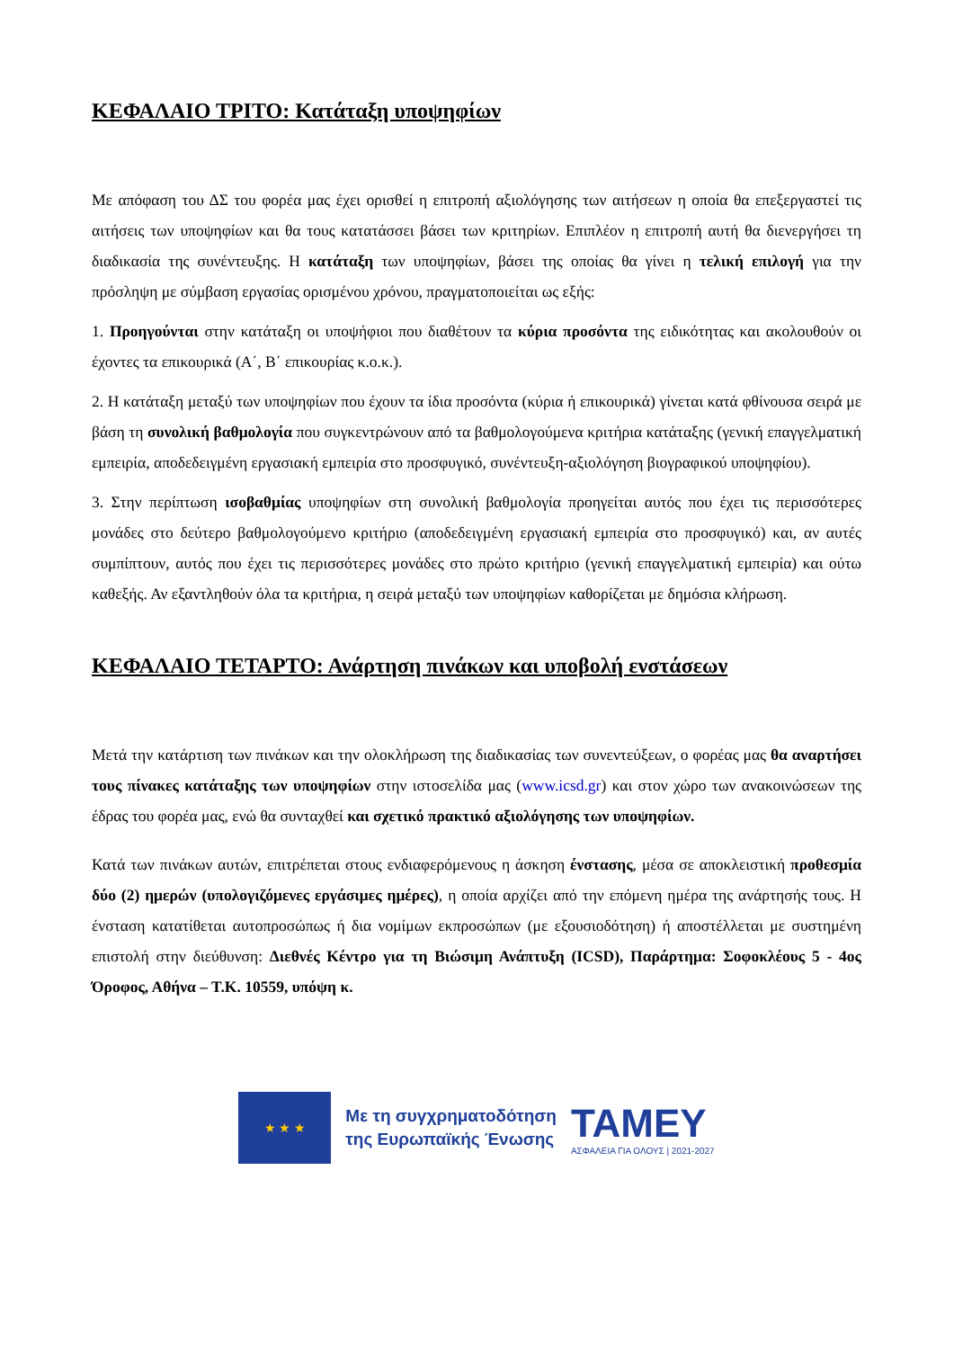ΚΕΦΑΛΑΙΟ ΤΡΙΤΟ: Κατάταξη υποψηφίων
Με απόφαση του ΔΣ του φορέα μας έχει ορισθεί η επιτροπή αξιολόγησης των αιτήσεων η οποία θα επεξεργαστεί τις αιτήσεις των υποψηφίων και θα τους κατατάσσει βάσει των κριτηρίων. Επιπλέον η επιτροπή αυτή θα διενεργήσει τη διαδικασία της συνέντευξης. Η κατάταξη των υποψηφίων, βάσει της οποίας θα γίνει η τελική επιλογή για την πρόσληψη με σύμβαση εργασίας ορισμένου χρόνου, πραγματοποιείται ως εξής:
1. Προηγούνται στην κατάταξη οι υποψήφιοι που διαθέτουν τα κύρια προσόντα της ειδικότητας και ακολουθούν οι έχοντες τα επικουρικά (Α΄, Β΄ επικουρίας κ.ο.κ.).
2. Η κατάταξη μεταξύ των υποψηφίων που έχουν τα ίδια προσόντα (κύρια ή επικουρικά) γίνεται κατά φθίνουσα σειρά με βάση τη συνολική βαθμολογία που συγκεντρώνουν από τα βαθμολογούμενα κριτήρια κατάταξης (γενική επαγγελματική εμπειρία, αποδεδειγμένη εργασιακή εμπειρία στο προσφυγικό, συνέντευξη-αξιολόγηση βιογραφικού υποψηφίου).
3. Στην περίπτωση ισοβαθμίας υποψηφίων στη συνολική βαθμολογία προηγείται αυτός που έχει τις περισσότερες μονάδες στο δεύτερο βαθμολογούμενο κριτήριο (αποδεδειγμένη εργασιακή εμπειρία στο προσφυγικό) και, αν αυτές συμπίπτουν, αυτός που έχει τις περισσότερες μονάδες στο πρώτο κριτήριο (γενική επαγγελματική εμπειρία) και ούτω καθεξής. Αν εξαντληθούν όλα τα κριτήρια, η σειρά μεταξύ των υποψηφίων καθορίζεται με δημόσια κλήρωση.
ΚΕΦΑΛΑΙΟ ΤΕΤΑΡΤΟ: Ανάρτηση πινάκων και υποβολή ενστάσεων
Μετά την κατάρτιση των πινάκων και την ολοκλήρωση της διαδικασίας των συνεντεύξεων, ο φορέας μας θα αναρτήσει τους πίνακες κατάταξης των υποψηφίων στην ιστοσελίδα μας (www.icsd.gr) και στον χώρο των ανακοινώσεων της έδρας του φορέα μας, ενώ θα συνταχθεί και σχετικό πρακτικό αξιολόγησης των υποψηφίων.
Κατά των πινάκων αυτών, επιτρέπεται στους ενδιαφερόμενους η άσκηση ένστασης, μέσα σε αποκλειστική προθεσμία δύο (2) ημερών (υπολογιζόμενες εργάσιμες ημέρες), η οποία αρχίζει από την επόμενη ημέρα της ανάρτησής τους. Η ένσταση κατατίθεται αυτοπροσώπως ή δια νομίμων εκπροσώπων (με εξουσιοδότηση) ή αποστέλλεται με συστημένη επιστολή στην διεύθυνση: Διεθνές Κέντρο για τη Βιώσιμη Ανάπτυξη (ICSD), Παράρτημα: Σοφοκλέους 5 - 4ος Όροφος, Αθήνα – Τ.Κ. 10559, υπόψη κ.
★ ★ ★
Με τη συγχρηματοδότηση
της Ευρωπαϊκής Ένωσης
ΤΑΜΕΥ
ΑΣΦΑΛΕΙΑ ΓΙΑ ΟΛΟΥΣ | 2021-2027